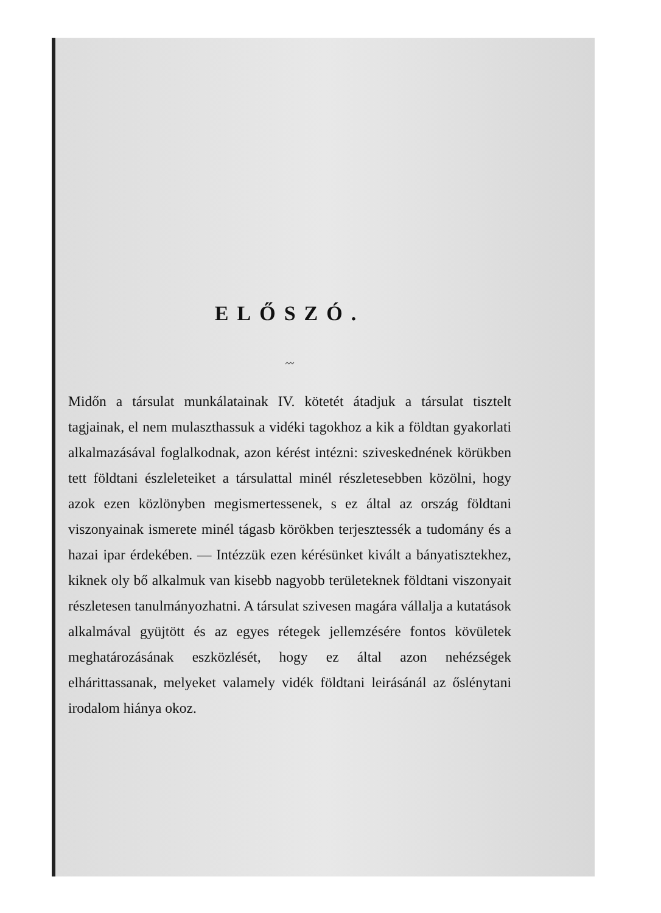ELŐSZÓ.
〰
Midőn a társulat munkálatainak IV. kötetét átadjuk a társulat tisztelt tagjainak, el nem mulaszthassuk a vidéki tagokhoz a kik a földtan gyakorlati alkalmazásával foglalkodnak, azon kérést intézni: sziveskednének körükben tett földtani észleleteiket a társulattal minél részletesebben közölni, hogy azok ezen közlönyben megismertessenek, s ez által az ország földtani viszonyainak ismerete minél tágasb körökben terjesztessék a tudomány és a hazai ipar érdekében. — Intézzük ezen kérésünket kivált a bányatisztekhez, kiknek oly bő alkalmuk van kisebb nagyobb területeknek földtani viszonyait részletesen tanulmányozhatni. A társulat szivesen magára vállalja a kutatások alkalmával gyüjtött és az egyes rétegek jellemzésére fontos kövületek meghatározásának eszközlését, hogy ez által azon nehézségek elhárittassanak, melyeket valamely vidék földtani leirásánál az őslénytani irodalom hiánya okoz.